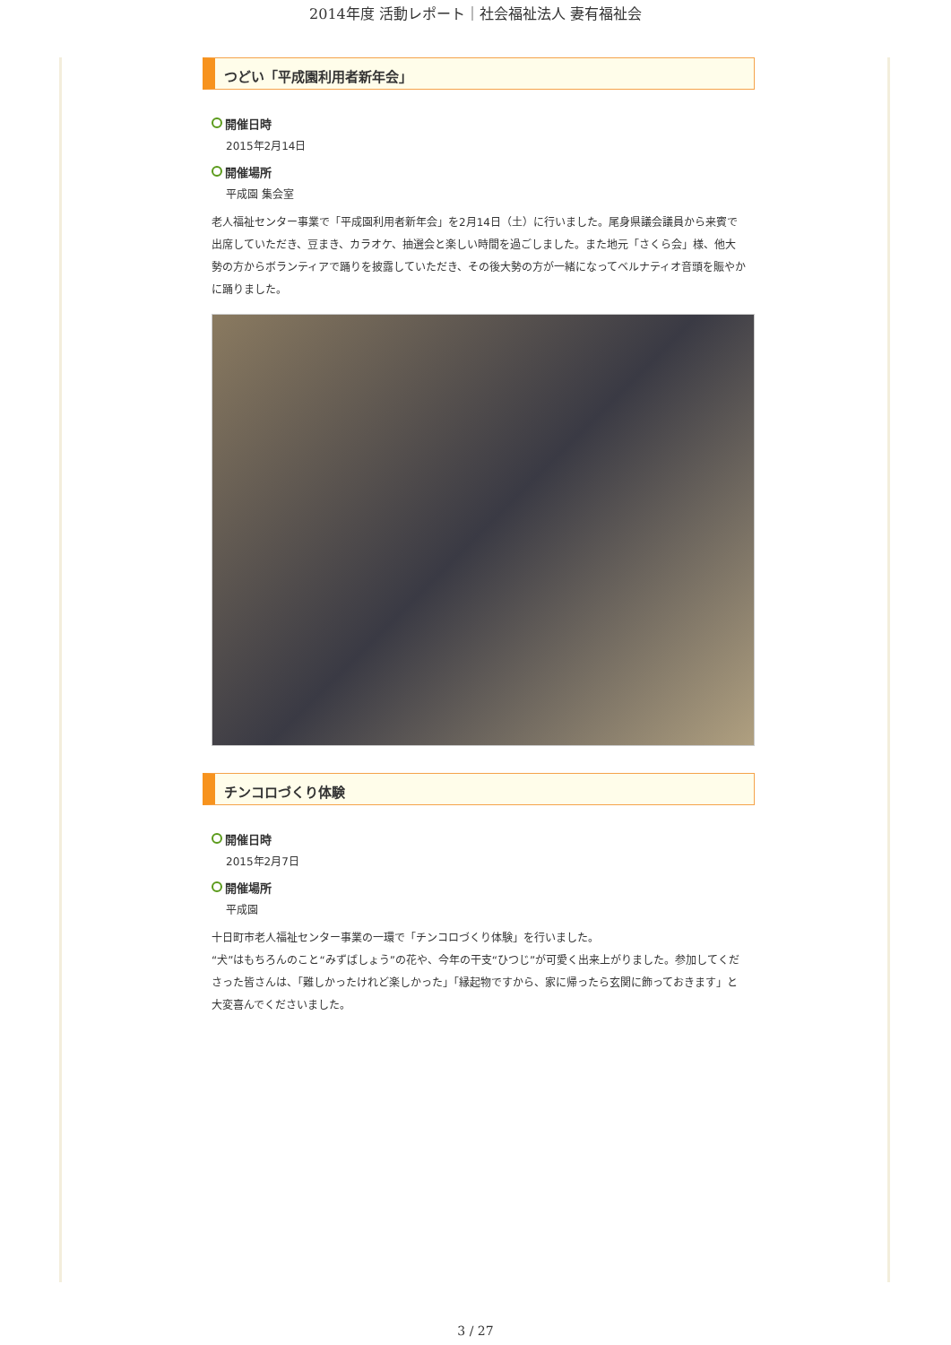2014年度 活動レポート｜社会福祉法人 妻有福祉会
つどい「平成園利用者新年会」
開催日時
2015年2月14日
開催場所
平成園 集会室
老人福祉センター事業で「平成園利用者新年会」を2月14日（土）に行いました。尾身県議会議員から来賓で出席していただき、豆まき、カラオケ、抽選会と楽しい時間を過ごしました。また地元「さくら会」様、他大勢の方からボランティアで踊りを披露していただき、その後大勢の方が一緒になってベルナティオ音頭を賑やかに踊りました。
チンコロづくり体験
開催日時
2015年2月7日
開催場所
平成園
十日町市老人福祉センター事業の一環で「チンコロづくり体験」を行いました。
“犬”はもちろんのこと“みずばしょう”の花や、今年の干支“ひつじ”が可愛く出来上がりました。参加してくださった皆さんは、「難しかったけれど楽しかった」「縁起物ですから、家に帰ったら玄関に飾っておきます」と大変喜んでくださいました。
3 / 27